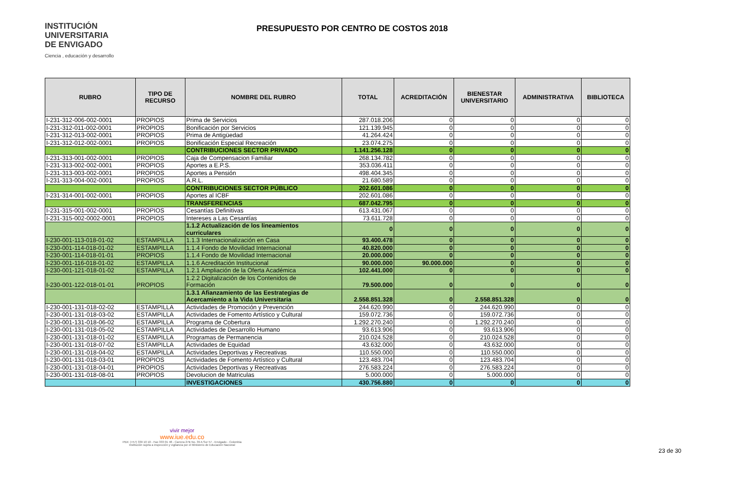INSTITUCIÓN
UNIVERSITARIA
DE ENVIGADO
Ciencia , educación y desarrollo
PRESUPUESTO POR CENTRO DE COSTOS 2018
| RUBRO | TIPO DE RECURSO | NOMBRE DEL RUBRO | TOTAL | ACREDITACIÓN | BIENESTAR UNIVERSITARIO | ADMINISTRATIVA | BIBLIOTECA |
| --- | --- | --- | --- | --- | --- | --- | --- |
| I-231-312-006-002-0001 | PROPIOS | Prima de Servicios | 287.018.206 | 0 | 0 | 0 | 0 |
| I-231-312-011-002-0001 | PROPIOS | Bonificación por Servicios | 121.139.945 | 0 | 0 | 0 | 0 |
| I-231-312-013-002-0001 | PROPIOS | Prima de Antigüedad | 41.264.424 | 0 | 0 | 0 | 0 |
| I-231-312-012-002-0001 | PROPIOS | Bonificación Especial Recreación | 23.074.275 | 0 | 0 | 0 | 0 |
| | | CONTRIBUCIONES SECTOR PRIVADO | 1.141.256.128 | 0 | 0 | 0 | 0 |
| I-231-313-001-002-0001 | PROPIOS | Caja de Compensacion Familiar | 268.134.782 | 0 | 0 | 0 | 0 |
| I-231-313-002-002-0001 | PROPIOS | Aportes a E.P.S. | 353.036.411 | 0 | 0 | 0 | 0 |
| I-231-313-003-002-0001 | PROPIOS | Aportes a Pensión | 498.404.345 | 0 | 0 | 0 | 0 |
| I-231-313-004-002-0001 | PROPIOS | A.R.L. | 21.680.589 | 0 | 0 | 0 | 0 |
| | | CONTRIBUCIONES SECTOR PÚBLICO | 202.601.086 | 0 | 0 | 0 | 0 |
| I-231-314-001-002-0001 | PROPIOS | Aportes al ICBF | 202.601.086 | 0 | 0 | 0 | 0 |
| | | TRANSFERENCIAS | 687.042.795 | 0 | 0 | 0 | 0 |
| I-231-315-001-002-0001 | PROPIOS | Cesantías Definitivas | 613.431.067 | 0 | 0 | 0 | 0 |
| I-231-315-002-0002-0001 | PROPIOS | Intereses a Las Cesantías | 73.611.728 | 0 | 0 | 0 | 0 |
| | | 1.1.2 Actualización de los lineamientos curriculares | 0 | 0 | 0 | 0 | 0 |
| I-230-001-113-018-01-02 | ESTAMPILLA | 1.1.3 Internacionalización en Casa | 93.400.478 | 0 | 0 | 0 | 0 |
| I-230-001-114-018-01-02 | ESTAMPILLA | 1.1.4 Fondo de Movilidad Internacional | 40.820.000 | 0 | 0 | 0 | 0 |
| I-230-001-114-018-01-01 | PROPIOS | 1.1.4 Fondo de Movilidad Internacional | 20.000.000 | 0 | 0 | 0 | 0 |
| I-230-001-116-018-01-02 | ESTAMPILLA | 1.1.6 Acreditación Institucional | 90.000.000 | 90.000.000 | 0 | 0 | 0 |
| I-230-001-121-018-01-02 | ESTAMPILLA | 1.2.1 Ampliación de la Oferta Académica | 102.441.000 | 0 | 0 | 0 | 0 |
| I-230-001-122-018-01-01 | PROPIOS | 1.2.2 Digitalización de los Contenidos de Formación | 79.500.000 | 0 | 0 | 0 | 0 |
| | | 1.3.1 Afianzamiento de las Eestrategias de Acercamiento a la Vida Universitaria | 2.558.851.328 | 0 | 2.558.851.328 | 0 | 0 |
| I-230-001-131-018-02-02 | ESTAMPILLA | Actividades de Promoción y Prevención | 244.620.990 | 0 | 244.620.990 | 0 | 0 |
| I-230-001-131-018-03-02 | ESTAMPILLA | Actividades de Fomento Artístico y Cultural | 159.072.736 | 0 | 159.072.736 | 0 | 0 |
| I-230-001-131-018-06-02 | ESTAMPILLA | Programa de Cobertura | 1.292.270.240 | 0 | 1.292.270.240 | 0 | 0 |
| I-230-001-131-018-05-02 | ESTAMPILLA | Actividades de Desarrollo Humano | 93.613.906 | 0 | 93.613.906 | 0 | 0 |
| I-230-001-131-018-01-02 | ESTAMPILLA | Programas de Permanencia | 210.024.528 | 0 | 210.024.528 | 0 | 0 |
| I-230-001-131-018-07-02 | ESTAMPILLA | Actividades de Equidad | 43.632.000 | 0 | 43.632.000 | 0 | 0 |
| I-230-001-131-018-04-02 | ESTAMPILLA | Actividades Deportivas y Recreativas | 110.550.000 | 0 | 110.550.000 | 0 | 0 |
| I-230-001-131-018-03-01 | PROPIOS | Actividades de Fomento Artístico y Cultural | 123.483.704 | 0 | 123.483.704 | 0 | 0 |
| I-230-001-131-018-04-01 | PROPIOS | Actividades Deportivas y Recreativas | 276.583.224 | 0 | 276.583.224 | 0 | 0 |
| I-230-001-131-018-08-01 | PROPIOS | Devolucion de Matriculas | 5.000.000 | 0 | 5.000.000 | 0 | 0 |
| | | INVESTIGACIONES | 430.756.880 | 0 | 0 | 0 | 0 |
vivir mejor
www.iue.edu.co
PBX: (+57) 339 10 10 - Fax 333 01 48 - Carrera 27B No. 39 A Sur 57 - Envigado - Colombia
Institución sujeta a inspección y vigilancia por el Ministerio de Educación Nacional
23 de 30